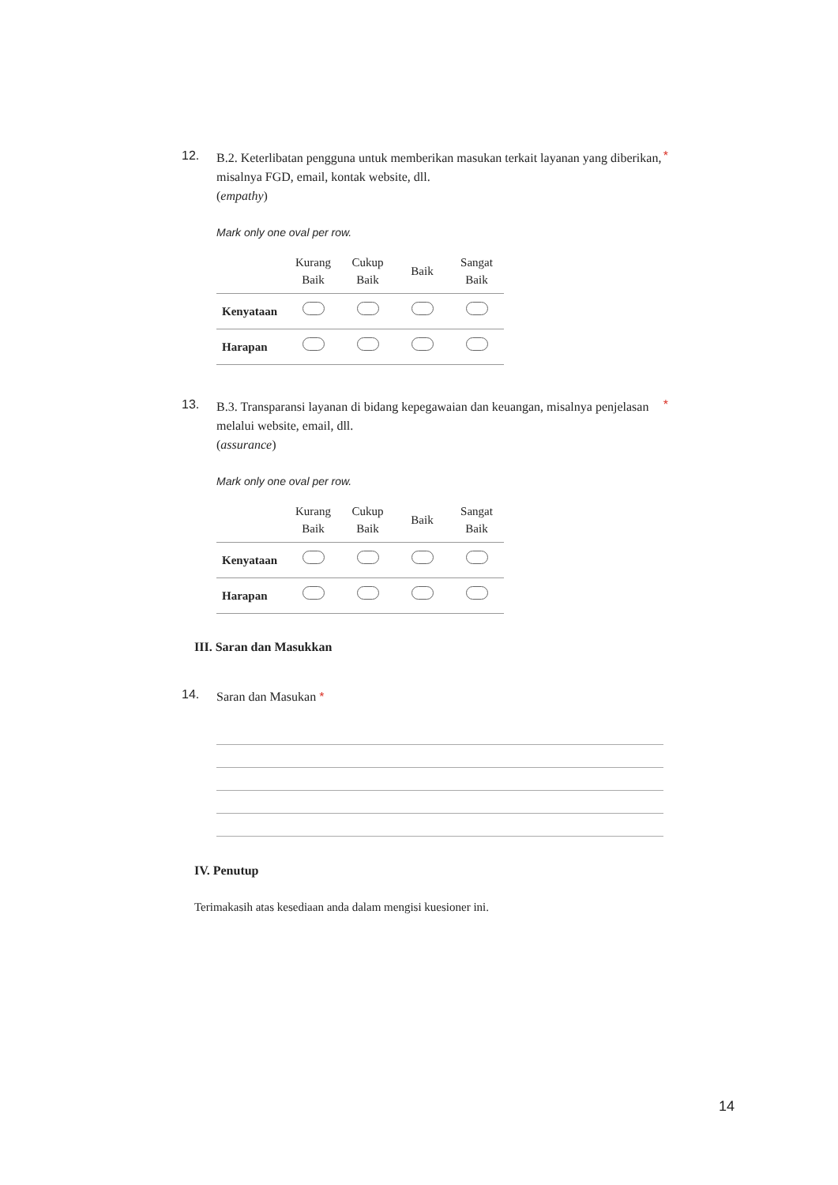12.
B.2. Keterlibatan pengguna untuk memberikan masukan terkait layanan yang diberikan, misalnya FGD, email, kontak website, dll.
(empathy)
*
Mark only one oval per row.
| | Kurang Baik | Cukup Baik | Baik | Sangat Baik |
| --- | --- | --- | --- | --- |
| Kenyataan | | | | |
| Harapan | | | | |
13.
B.3. Transparansi layanan di bidang kepegawaian dan keuangan, misalnya penjelasan melalui website, email, dll.
(assurance)
*
Mark only one oval per row.
| | Kurang Baik | Cukup Baik | Baik | Sangat Baik |
| --- | --- | --- | --- | --- |
| Kenyataan | | | | |
| Harapan | | | | |
III. Saran dan Masukkan
14.
Saran dan Masukan *
IV. Penutup
Terimakasih atas kesediaan anda dalam mengisi kuesioner ini.
14